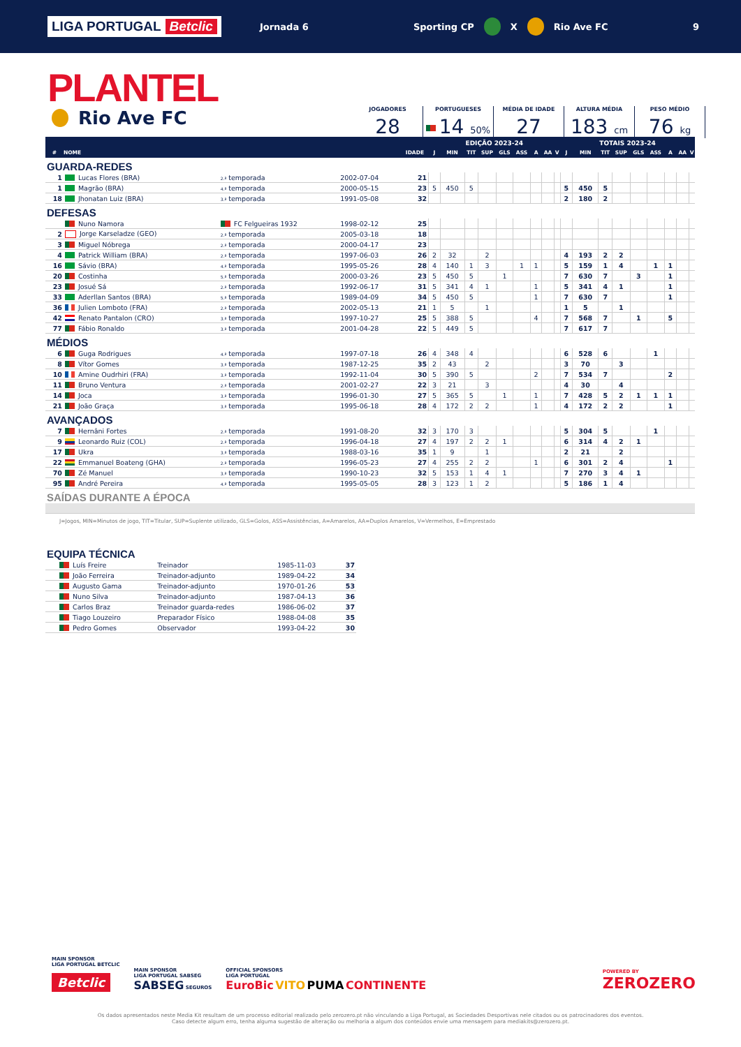LIGA PORTUGAL Betclic
Jornada 6 Sporting CP X Rio Ave FC 9
PLANTEL
Rio Ave FC
JOGADORES
28
PORTUGUESES
14 50%
MÉDIA DE IDADE
27
ALTURA MÉDIA
183 cm
PESO MÉDIO
76 kg
| | | | | | EDIÇÃO 2023-24 | | | | | | | | | TOTAIS 2023-24 | | | | | | | | |
| --- | --- | --- | --- | --- | --- | --- | --- | --- | --- | --- | --- | --- | --- | --- | --- | --- | --- | --- | --- | --- | --- | --- |
| # | NOME | | | IDADE | J | MIN | TIT | SUP | GLS | ASS | A | AA | V | J | MIN | TIT | SUP | GLS | ASS | A | AA | V |
| GUARDA-REDES | | | | | | | | | | | | | | | | | | | | | | |
| 1 | Lucas Flores (BRA) | 2.ª temporada | 2002-07-04 | 21 | | | | | | | | | | | | | | | | | | |
| 1 | Magrão (BRA) | 4.ª temporada | 2000-05-15 | 23 | 5 | 450 | 5 | | | | | | | 5 | 450 | 5 | | | | | | |
| 18 | Jhonatan Luiz (BRA) | 3.ª temporada | 1991-05-08 | 32 | | | | | | | | | | 2 | 180 | 2 | | | | | | |
| DEFESAS | | | | | | | | | | | | | | | | | | | | | | |
| | Nuno Namora | FC Felgueiras 1932 | 1998-02-12 | 25 | | | | | | | | | | | | | | | | | | |
| 2 | Jorge Karseladze (GEO) | 2.ª temporada | 2005-03-18 | 18 | | | | | | | | | | | | | | | | | | |
| 3 | Miguel Nóbrega | 2.ª temporada | 2000-04-17 | 23 | | | | | | | | | | | | | | | | | | |
| 4 | Patrick William (BRA) | 2.ª temporada | 1997-06-03 | 26 | 2 | 32 | | 2 | | | | | | 4 | 193 | 2 | 2 | | | | | |
| 16 | Sávio (BRA) | 4.ª temporada | 1995-05-26 | 28 | 4 | 140 | 1 | 3 | | 1 | 1 | | | 5 | 159 | 1 | 4 | | 1 | 1 | | |
| 20 | Costinha | 5.ª temporada | 2000-03-26 | 23 | 5 | 450 | 5 | | 1 | | | | | 7 | 630 | 7 | | 3 | | 1 | | |
| 23 | Josué Sá | 2.ª temporada | 1992-06-17 | 31 | 5 | 341 | 4 | 1 | | | 1 | | | 5 | 341 | 4 | 1 | | | 1 | | |
| 33 | Aderllan Santos (BRA) | 5.ª temporada | 1989-04-09 | 34 | 5 | 450 | 5 | | | | 1 | | | 7 | 630 | 7 | | | | 1 | | |
| 36 | Julien Lomboto (FRA) | 2.ª temporada | 2002-05-13 | 21 | 1 | 5 | | 1 | | | | | | 1 | 5 | | 1 | | | | | |
| 42 | Renato Pantalon (CRO) | 3.ª temporada | 1997-10-27 | 25 | 5 | 388 | 5 | | | | 4 | | | 7 | 568 | 7 | | 1 | | 5 | | |
| 77 | Fábio Ronaldo | 3.ª temporada | 2001-04-28 | 22 | 5 | 449 | 5 | | | | | | | 7 | 617 | 7 | | | | | | |
| MÉDIOS | | | | | | | | | | | | | | | | | | | | | | |
| 6 | Guga Rodrigues | 4.ª temporada | 1997-07-18 | 26 | 4 | 348 | 4 | | | | | | | 6 | 528 | 6 | | | 1 | | | |
| 8 | Vítor Gomes | 3.ª temporada | 1987-12-25 | 35 | 2 | 43 | | 2 | | | | | | 3 | 70 | | 3 | | | | | |
| 10 | Amine Oudrhiri (FRA) | 3.ª temporada | 1992-11-04 | 30 | 5 | 390 | 5 | | | | 2 | | | 7 | 534 | 7 | | | | 2 | | |
| 11 | Bruno Ventura | 2.ª temporada | 2001-02-27 | 22 | 3 | 21 | | 3 | | | | | | 4 | 30 | | 4 | | | | | |
| 14 | Joca | 3.ª temporada | 1996-01-30 | 27 | 5 | 365 | 5 | | 1 | | 1 | | | 7 | 428 | 5 | 2 | 1 | 1 | 1 | | |
| 21 | João Graça | 3.ª temporada | 1995-06-18 | 28 | 4 | 172 | 2 | 2 | | | 1 | | | 4 | 172 | 2 | 2 | | | 1 | | |
| AVANÇADOS | | | | | | | | | | | | | | | | | | | | | | |
| 7 | Hernâni Fortes | 2.ª temporada | 1991-08-20 | 32 | 3 | 170 | 3 | | | | | | | 5 | 304 | 5 | | | 1 | | | |
| 9 | Leonardo Ruiz (COL) | 2.ª temporada | 1996-04-18 | 27 | 4 | 197 | 2 | 2 | 1 | | | | | 6 | 314 | 4 | 2 | 1 | | | | |
| 17 | Ukra | 3.ª temporada | 1988-03-16 | 35 | 1 | 9 | | 1 | | | | | | 2 | 21 | | 2 | | | | | |
| 22 | Emmanuel Boateng (GHA) | 2.ª temporada | 1996-05-23 | 27 | 4 | 255 | 2 | 2 | | | 1 | | | 6 | 301 | 2 | 4 | | | 1 | | |
| 70 | Zé Manuel | 3.ª temporada | 1990-10-23 | 32 | 5 | 153 | 1 | 4 | 1 | | | | | 7 | 270 | 3 | 4 | 1 | | | | |
| 95 | André Pereira | 4.ª temporada | 1995-05-05 | 28 | 3 | 123 | 1 | 2 | | | | | | 5 | 186 | 1 | 4 | | | | | |
| SAÍDAS DURANTE A ÉPOCA | | | | | | | | | | | | | | | | | | | | | | |
J=Jogos, MIN=Minutos de jogo, TIT=Titular, SUP=Suplente utilizado, GLS=Golos, ASS=Assistências, A=Amarelos, AA=Duplos Amarelos, V=Vermelhos, E=Emprestado
| EQUIPA TÉCNICA | | | | |
| | Luís Freire | Treinador | 1985-11-03 | 37 |
| | João Ferreira | Treinador-adjunto | 1989-04-22 | 34 |
| | Augusto Gama | Treinador-adjunto | 1970-01-26 | 53 |
| | Nuno Silva | Treinador-adjunto | 1987-04-13 | 36 |
| | Carlos Braz | Treinador guarda-redes | 1986-06-02 | 37 |
| | Tiago Louzeiro | Preparador Físico | 1988-04-08 | 35 |
| | Pedro Gomes | Observador | 1993-04-22 | 30 |
MAIN SPONSOR
LIGA PORTUGAL BETCLIC
Betclic
MAIN SPONSOR
LIGA PORTUGAL SABSEG
SABSEG SEGUROS
OFFICIAL SPONSORS
LIGA PORTUGAL
EuroBic VITO PUMA CONTINENTE
POWERED BY
ZEROZERO
Os dados apresentados neste Media Kit resultam de um processo editorial realizado pelo zerozero.pt não vinculando a Liga Portugal, as Sociedades Desportivas nele citados ou os patrocinadores dos eventos.
Caso detecte algum erro, tenha alguma sugestão de alteração ou melhoria a algum dos conteúdos envie uma mensagem para mediakits@zerozero.pt.